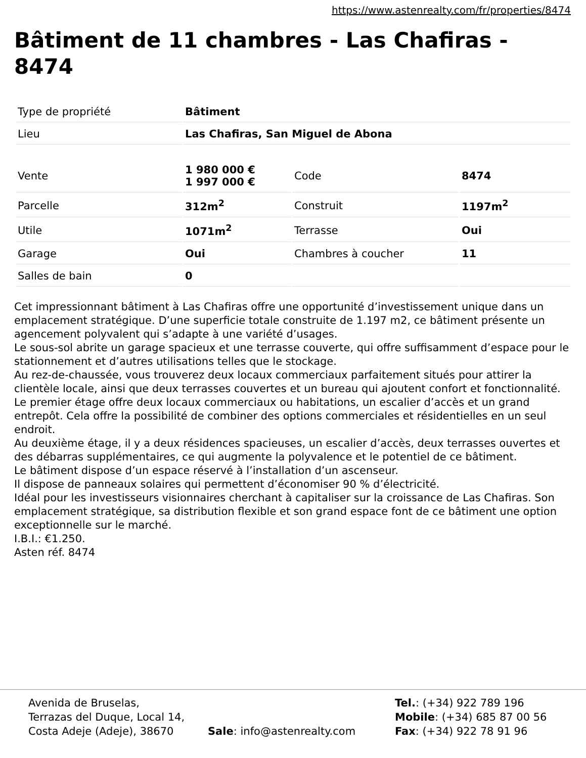https://www.astenrealty.com/fr/properties/8474
Bâtiment de 11 chambres - Las Chafiras - 8474
| Type de propriété | Bâtiment |
| Lieu | Las Chafiras, San Miguel de Abona |
| Vente | 1 980 000 € 1 997 000 € | Code | 8474 |
| Parcelle | 312m<sup>2</sup> | Construit | 1197m<sup>2</sup> |
| Utile | 1071m<sup>2</sup> | Terrasse | Oui |
| Garage | Oui | Chambres à coucher | 11 |
| Salles de bain | 0 | | |
Cet impressionnant bâtiment à Las Chafiras offre une opportunité d’investissement unique dans un emplacement stratégique. D’une superficie totale construite de 1.197 m2, ce bâtiment présente un agencement polyvalent qui s’adapte à une variété d’usages.
Le sous-sol abrite un garage spacieux et une terrasse couverte, qui offre suffisamment d’espace pour le stationnement et d’autres utilisations telles que le stockage.
Au rez-de-chaussée, vous trouverez deux locaux commerciaux parfaitement situés pour attirer la clientèle locale, ainsi que deux terrasses couvertes et un bureau qui ajoutent confort et fonctionnalité.
Le premier étage offre deux locaux commerciaux ou habitations, un escalier d’accès et un grand entrepôt. Cela offre la possibilité de combiner des options commerciales et résidentielles en un seul endroit.
Au deuxième étage, il y a deux résidences spacieuses, un escalier d’accès, deux terrasses ouvertes et des débarras supplémentaires, ce qui augmente la polyvalence et le potentiel de ce bâtiment.
Le bâtiment dispose d’un espace réservé à l’installation d’un ascenseur.
Il dispose de panneaux solaires qui permettent d’économiser 90 % d’électricité.
Idéal pour les investisseurs visionnaires cherchant à capitaliser sur la croissance de Las Chafiras. Son emplacement stratégique, sa distribution flexible et son grand espace font de ce bâtiment une option exceptionnelle sur le marché.
I.B.I.: €1.250.
Asten réf. 8474
Avenida de Bruselas,
Terrazas del Duque, Local 14,
Costa Adeje (Adeje), 38670
Sale: info@astenrealty.com Tel.: (+34) 922 789 196
Mobile: (+34) 685 87 00 56
Fax: (+34) 922 78 91 96